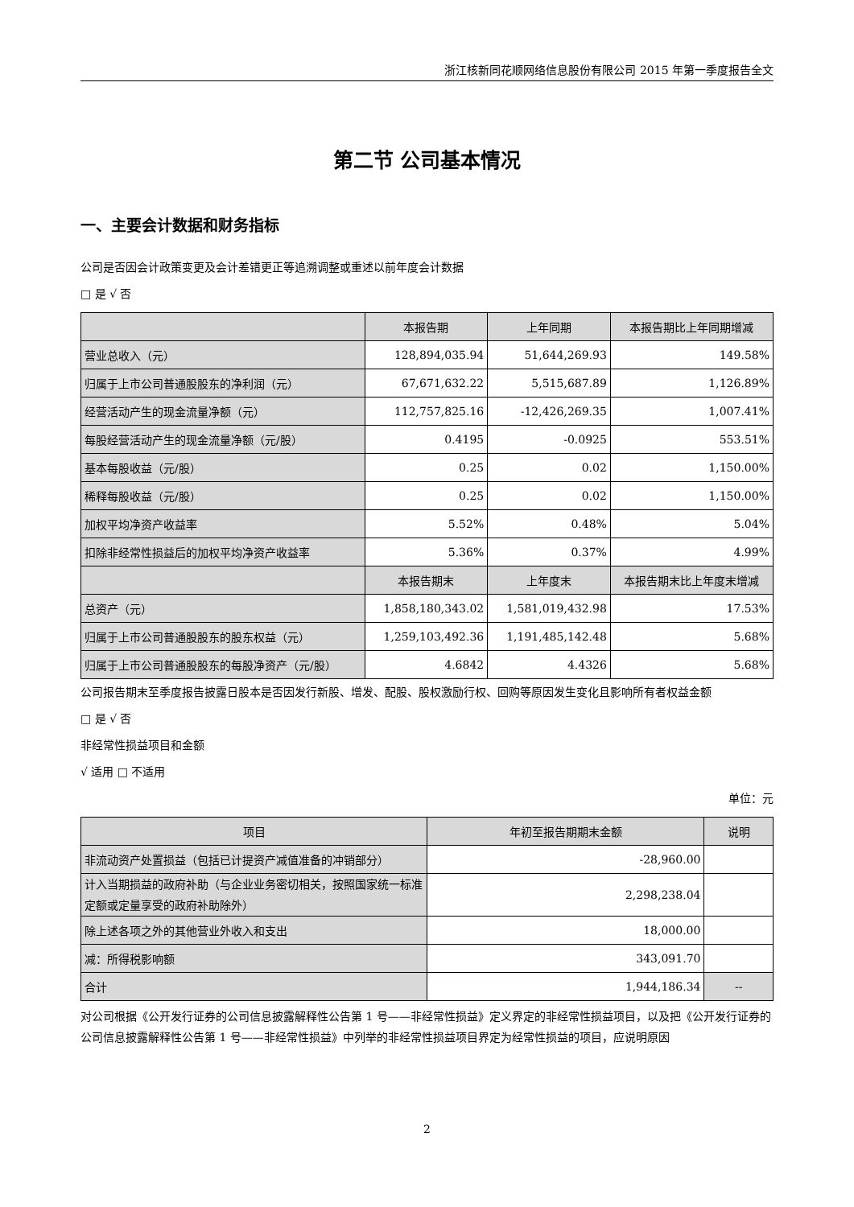浙江核新同花顺网络信息股份有限公司 2015 年第一季度报告全文
第二节 公司基本情况
一、主要会计数据和财务指标
公司是否因会计政策变更及会计差错更正等追溯调整或重述以前年度会计数据
□ 是 √ 否
| | 本报告期 | 上年同期 | 本报告期比上年同期增减 |
| --- | --- | --- | --- |
| 营业总收入（元） | 128,894,035.94 | 51,644,269.93 | 149.58% |
| 归属于上市公司普通股股东的净利润（元） | 67,671,632.22 | 5,515,687.89 | 1,126.89% |
| 经营活动产生的现金流量净额（元） | 112,757,825.16 | -12,426,269.35 | 1,007.41% |
| 每股经营活动产生的现金流量净额（元/股） | 0.4195 | -0.0925 | 553.51% |
| 基本每股收益（元/股） | 0.25 | 0.02 | 1,150.00% |
| 稀释每股收益（元/股） | 0.25 | 0.02 | 1,150.00% |
| 加权平均净资产收益率 | 5.52% | 0.48% | 5.04% |
| 扣除非经常性损益后的加权平均净资产收益率 | 5.36% | 0.37% | 4.99% |
| | 本报告期末 | 上年度末 | 本报告期末比上年度末增减 |
| 总资产（元） | 1,858,180,343.02 | 1,581,019,432.98 | 17.53% |
| 归属于上市公司普通股股东的股东权益（元） | 1,259,103,492.36 | 1,191,485,142.48 | 5.68% |
| 归属于上市公司普通股股东的每股净资产（元/股） | 4.6842 | 4.4326 | 5.68% |
公司报告期末至季度报告披露日股本是否因发行新股、增发、配股、股权激励行权、回购等原因发生变化且影响所有者权益金额
□ 是 √ 否
非经常性损益项目和金额
√ 适用 □ 不适用
单位：元
| 项目 | 年初至报告期期末金额 | 说明 |
| --- | --- | --- |
| 非流动资产处置损益（包括已计提资产减值准备的冲销部分） | -28,960.00 | |
| 计入当期损益的政府补助（与企业业务密切相关，按照国家统一标准定额或定量享受的政府补助除外） | 2,298,238.04 | |
| 除上述各项之外的其他营业外收入和支出 | 18,000.00 | |
| 减：所得税影响额 | 343,091.70 | |
| 合计 | 1,944,186.34 | -- |
对公司根据《公开发行证券的公司信息披露解释性公告第 1 号——非经常性损益》定义界定的非经常性损益项目，以及把《公开发行证券的公司信息披露解释性公告第 1 号——非经常性损益》中列举的非经常性损益项目界定为经常性损益的项目，应说明原因
2